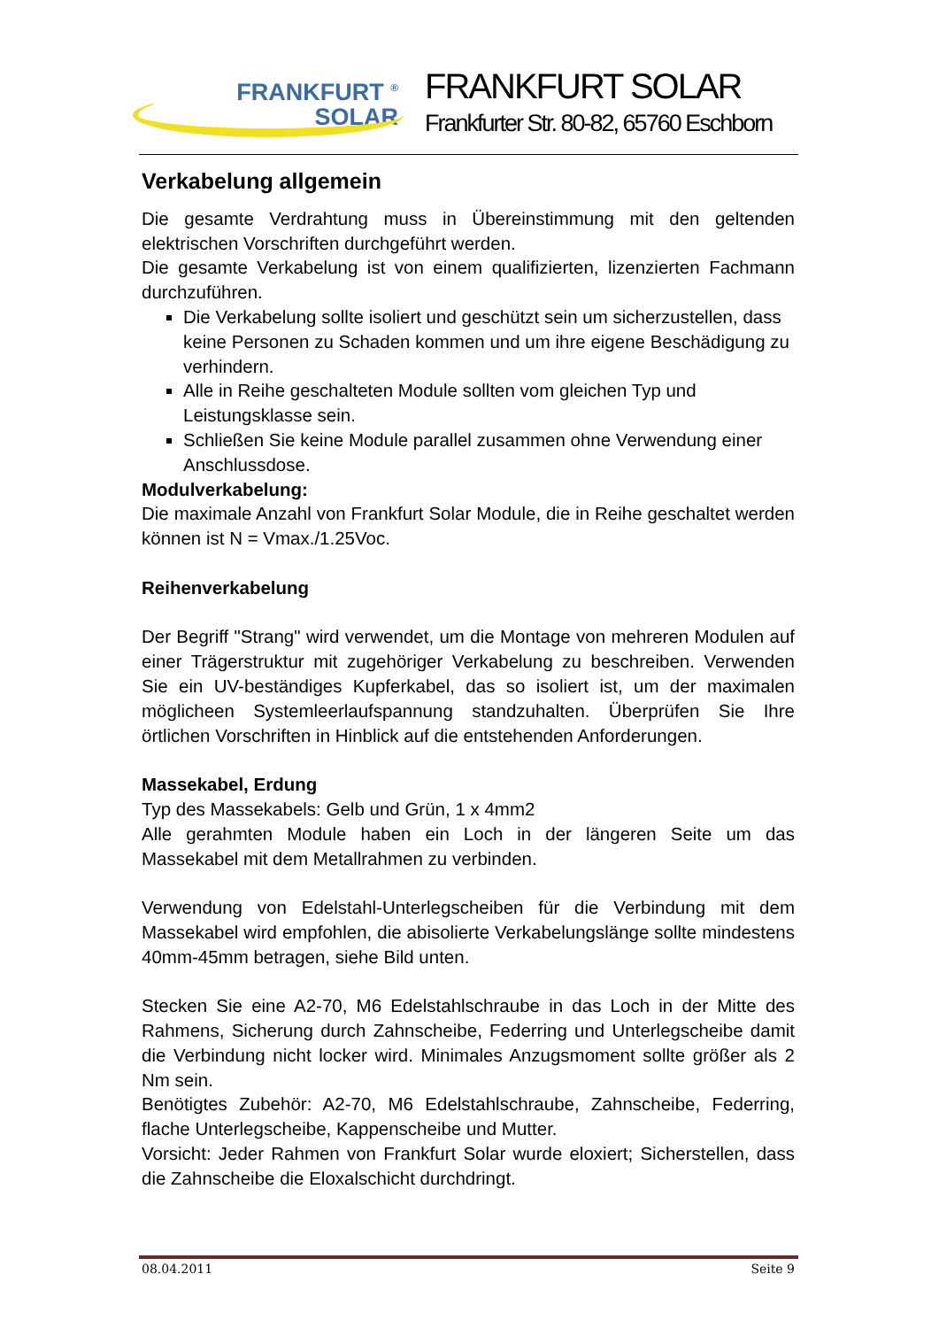FRANKFURT <sup>®</sup>
SOLAR
FRANKFURT SOLAR
Frankfurter Str. 80-82, 65760 Eschborn
Verkabelung allgemein
Die gesamte Verdrahtung muss in Übereinstimmung mit den geltenden elektrischen Vorschriften durchgeführt werden.
Die gesamte Verkabelung ist von einem qualifizierten, lizenzierten Fachmann durchzuführen.
Die Verkabelung sollte isoliert und geschützt sein um sicherzustellen, dass keine Personen zu Schaden kommen und um ihre eigene Beschädigung zu verhindern.
Alle in Reihe geschalteten Module sollten vom gleichen Typ und Leistungsklasse sein.
Schließen Sie keine Module parallel zusammen ohne Verwendung einer Anschlussdose.
Modulverkabelung:
Die maximale Anzahl von Frankfurt Solar Module, die in Reihe geschaltet werden können ist N = Vmax./1.25Voc.
Reihenverkabelung
Der Begriff "Strang" wird verwendet, um die Montage von mehreren Modulen auf einer Trägerstruktur mit zugehöriger Verkabelung zu beschreiben. Verwenden Sie ein UV-beständiges Kupferkabel, das so isoliert ist, um der maximalen möglicheen Systemleerlaufspannung standzuhalten. Überprüfen Sie Ihre örtlichen Vorschriften in Hinblick auf die entstehenden Anforderungen.
Massekabel, Erdung
Typ des Massekabels: Gelb und Grün, 1 x 4mm2
Alle gerahmten Module haben ein Loch in der längeren Seite um das Massekabel mit dem Metallrahmen zu verbinden.
Verwendung von Edelstahl-Unterlegscheiben für die Verbindung mit dem Massekabel wird empfohlen, die abisolierte Verkabelungslänge sollte mindestens 40mm-45mm betragen, siehe Bild unten.
Stecken Sie eine A2-70, M6 Edelstahlschraube in das Loch in der Mitte des Rahmens, Sicherung durch Zahnscheibe, Federring und Unterlegscheibe damit die Verbindung nicht locker wird. Minimales Anzugsmoment sollte größer als 2 Nm sein.
Benötigtes Zubehör: A2-70, M6 Edelstahlschraube, Zahnscheibe, Federring, flache Unterlegscheibe, Kappenscheibe und Mutter.
Vorsicht: Jeder Rahmen von Frankfurt Solar wurde eloxiert; Sicherstellen, dass die Zahnscheibe die Eloxalschicht durchdringt.
08.04.2011 Seite 9